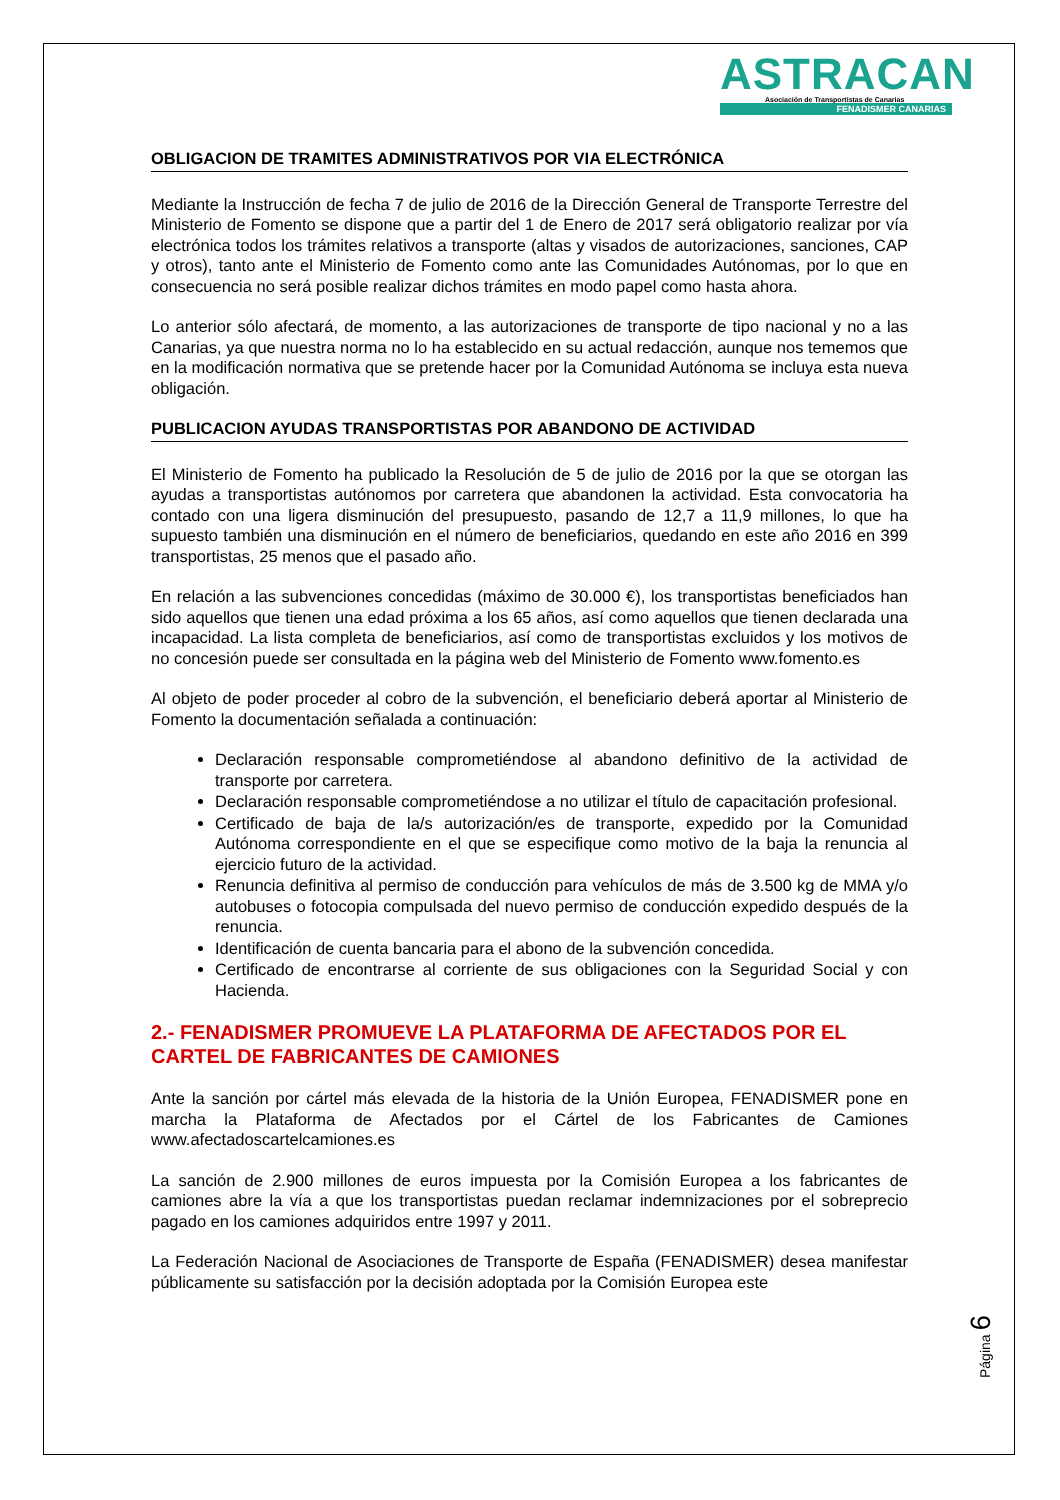ASTRACAN
Asociación de Transportistas de Canarias
FENADISMER CANARIAS
OBLIGACION DE TRAMITES ADMINISTRATIVOS POR VIA ELECTRÓNICA
Mediante la Instrucción de fecha 7 de julio de 2016 de la Dirección General de Transporte Terrestre del Ministerio de Fomento se dispone que a partir del 1 de Enero de 2017 será obligatorio realizar por vía electrónica todos los trámites relativos a transporte (altas y visados de autorizaciones, sanciones, CAP y otros), tanto ante el Ministerio de Fomento como ante las Comunidades Autónomas, por lo que en consecuencia no será posible realizar dichos trámites en modo papel como hasta ahora.
Lo anterior sólo afectará, de momento, a las autorizaciones de transporte de tipo nacional y no a las Canarias, ya que nuestra norma no lo ha establecido en su actual redacción, aunque nos tememos que en la modificación normativa que se pretende hacer por la Comunidad Autónoma se incluya esta nueva obligación.
PUBLICACION AYUDAS TRANSPORTISTAS POR ABANDONO DE ACTIVIDAD
El Ministerio de Fomento ha publicado la Resolución de 5 de julio de 2016 por la que se otorgan las ayudas a transportistas autónomos por carretera que abandonen la actividad. Esta convocatoria ha contado con una ligera disminución del presupuesto, pasando de 12,7 a 11,9 millones, lo que ha supuesto también una disminución en el número de beneficiarios, quedando en este año 2016 en 399 transportistas, 25 menos que el pasado año.
En relación a las subvenciones concedidas (máximo de 30.000 €), los transportistas beneficiados han sido aquellos que tienen una edad próxima a los 65 años, así como aquellos que tienen declarada una incapacidad. La lista completa de beneficiarios, así como de transportistas excluidos y los motivos de no concesión puede ser consultada en la página web del Ministerio de Fomento www.fomento.es
Al objeto de poder proceder al cobro de la subvención, el beneficiario deberá aportar al Ministerio de Fomento la documentación señalada a continuación:
Declaración responsable comprometiéndose al abandono definitivo de la actividad de transporte por carretera.
Declaración responsable comprometiéndose a no utilizar el título de capacitación profesional.
Certificado de baja de la/s autorización/es de transporte, expedido por la Comunidad Autónoma correspondiente en el que se especifique como motivo de la baja la renuncia al ejercicio futuro de la actividad.
Renuncia definitiva al permiso de conducción para vehículos de más de 3.500 kg de MMA y/o autobuses o fotocopia compulsada del nuevo permiso de conducción expedido después de la renuncia.
Identificación de cuenta bancaria para el abono de la subvención concedida.
Certificado de encontrarse al corriente de sus obligaciones con la Seguridad Social y con Hacienda.
2.- FENADISMER PROMUEVE LA PLATAFORMA DE AFECTADOS POR EL CARTEL DE FABRICANTES DE CAMIONES
Ante la sanción por cártel más elevada de la historia de la Unión Europea, FENADISMER pone en marcha la Plataforma de Afectados por el Cártel de los Fabricantes de Camiones www.afectadoscartelcamiones.es
La sanción de 2.900 millones de euros impuesta por la Comisión Europea a los fabricantes de camiones abre la vía a que los transportistas puedan reclamar indemnizaciones por el sobreprecio pagado en los camiones adquiridos entre 1997 y 2011.
La Federación Nacional de Asociaciones de Transporte de España (FENADISMER) desea manifestar públicamente su satisfacción por la decisión adoptada por la Comisión Europea este
Página 6